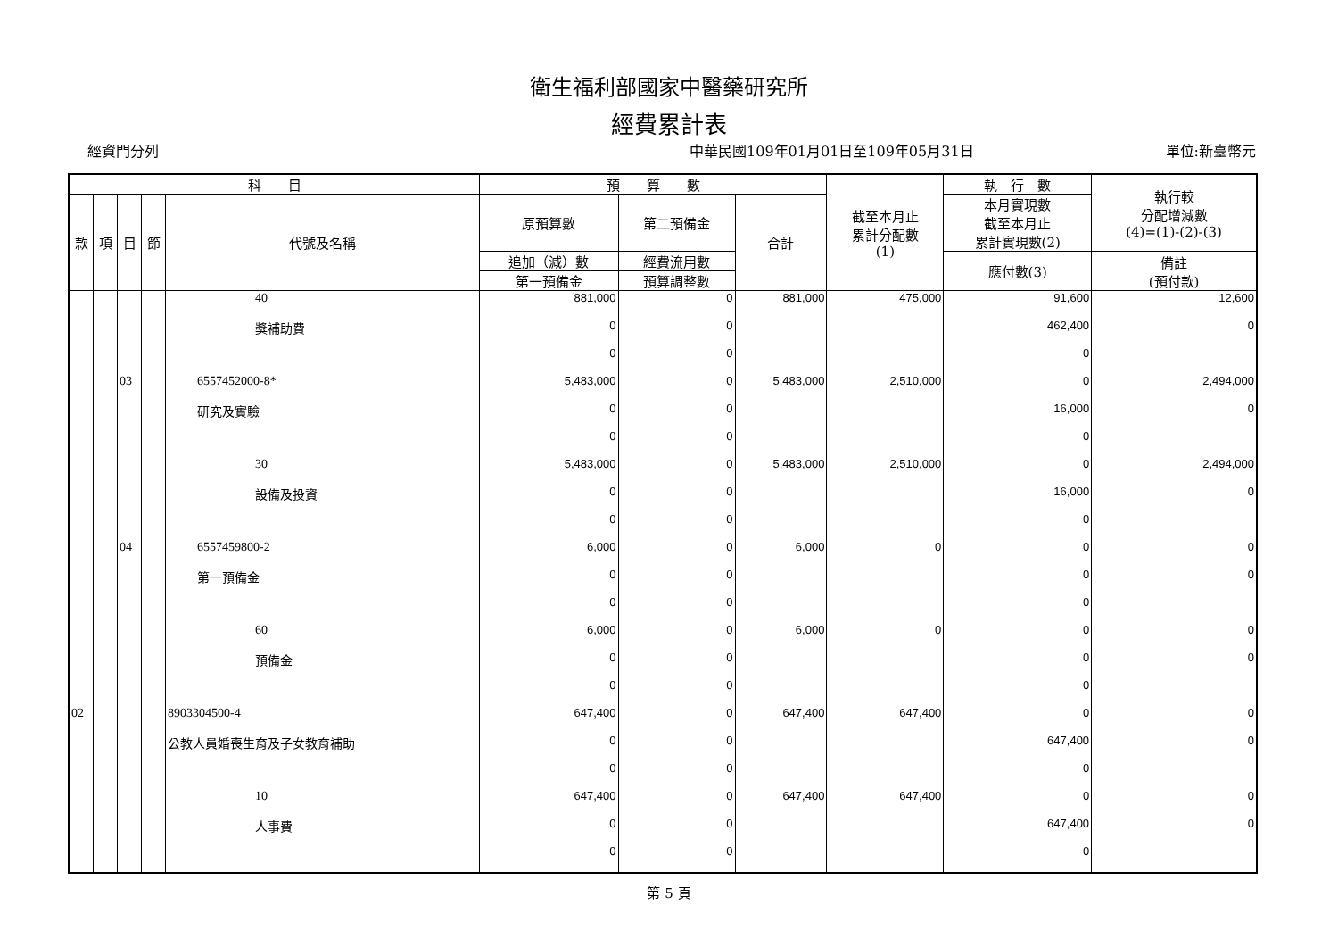衛生福利部國家中醫藥研究所
經費累計表
經資門分列 中華民國109年01月01日至109年05月31日 單位:新臺幣元
| 科 目 | | | | | 預 算 數 | | | 截至本月止 累計分配數 (1) | 執 行 數 | 執行較 分配增減數 (4)=(1)-(2)-(3) |
| --- | --- | --- | --- | --- | --- | --- | --- | --- | --- | --- |
| 款 | 項 | 目 | 節 | 代號及名稱 | 原預算數 | 第二預備金 | 合計 | | 本月實現數 截至本月止 累計實現數(2) | |
| | | | | | 追加（減）數 | 經費流用數 | | | 應付數(3) | 備註 (預付款) |
| | | | | | 第一預備金 | 預算調整數 | | | | |
| | | | | 40 | 881,000 | 0 | 881,000 | 475,000 | 91,600 | 12,600 |
| | | | | 獎補助費 | 0 | 0 | | | 462,400 | 0 |
| | | | | | 0 | 0 | | | 0 | |
| | | 03 | | 6557452000-8* | 5,483,000 | 0 | 5,483,000 | 2,510,000 | 0 | 2,494,000 |
| | | | | 研究及實驗 | 0 | 0 | | | 16,000 | 0 |
| | | | | | 0 | 0 | | | 0 | |
| | | | | 30 | 5,483,000 | 0 | 5,483,000 | 2,510,000 | 0 | 2,494,000 |
| | | | | 設備及投資 | 0 | 0 | | | 16,000 | 0 |
| | | | | | 0 | 0 | | | 0 | |
| | | 04 | | 6557459800-2 | 6,000 | 0 | 6,000 | 0 | 0 | 0 |
| | | | | 第一預備金 | 0 | 0 | | | 0 | 0 |
| | | | | | 0 | 0 | | | 0 | |
| | | | | 60 | 6,000 | 0 | 6,000 | 0 | 0 | 0 |
| | | | | 預備金 | 0 | 0 | | | 0 | 0 |
| | | | | | 0 | 0 | | | 0 | |
| 02 | | | | 8903304500-4 | 647,400 | 0 | 647,400 | 647,400 | 0 | 0 |
| | | | | 公教人員婚喪生育及子女教育補助 | 0 | 0 | | | 647,400 | 0 |
| | | | | | 0 | 0 | | | 0 | |
| | | | | 10 | 647,400 | 0 | 647,400 | 647,400 | 0 | 0 |
| | | | | 人事費 | 0 | 0 | | | 647,400 | 0 |
| | | | | | 0 | 0 | | | 0 | |
第 5 頁